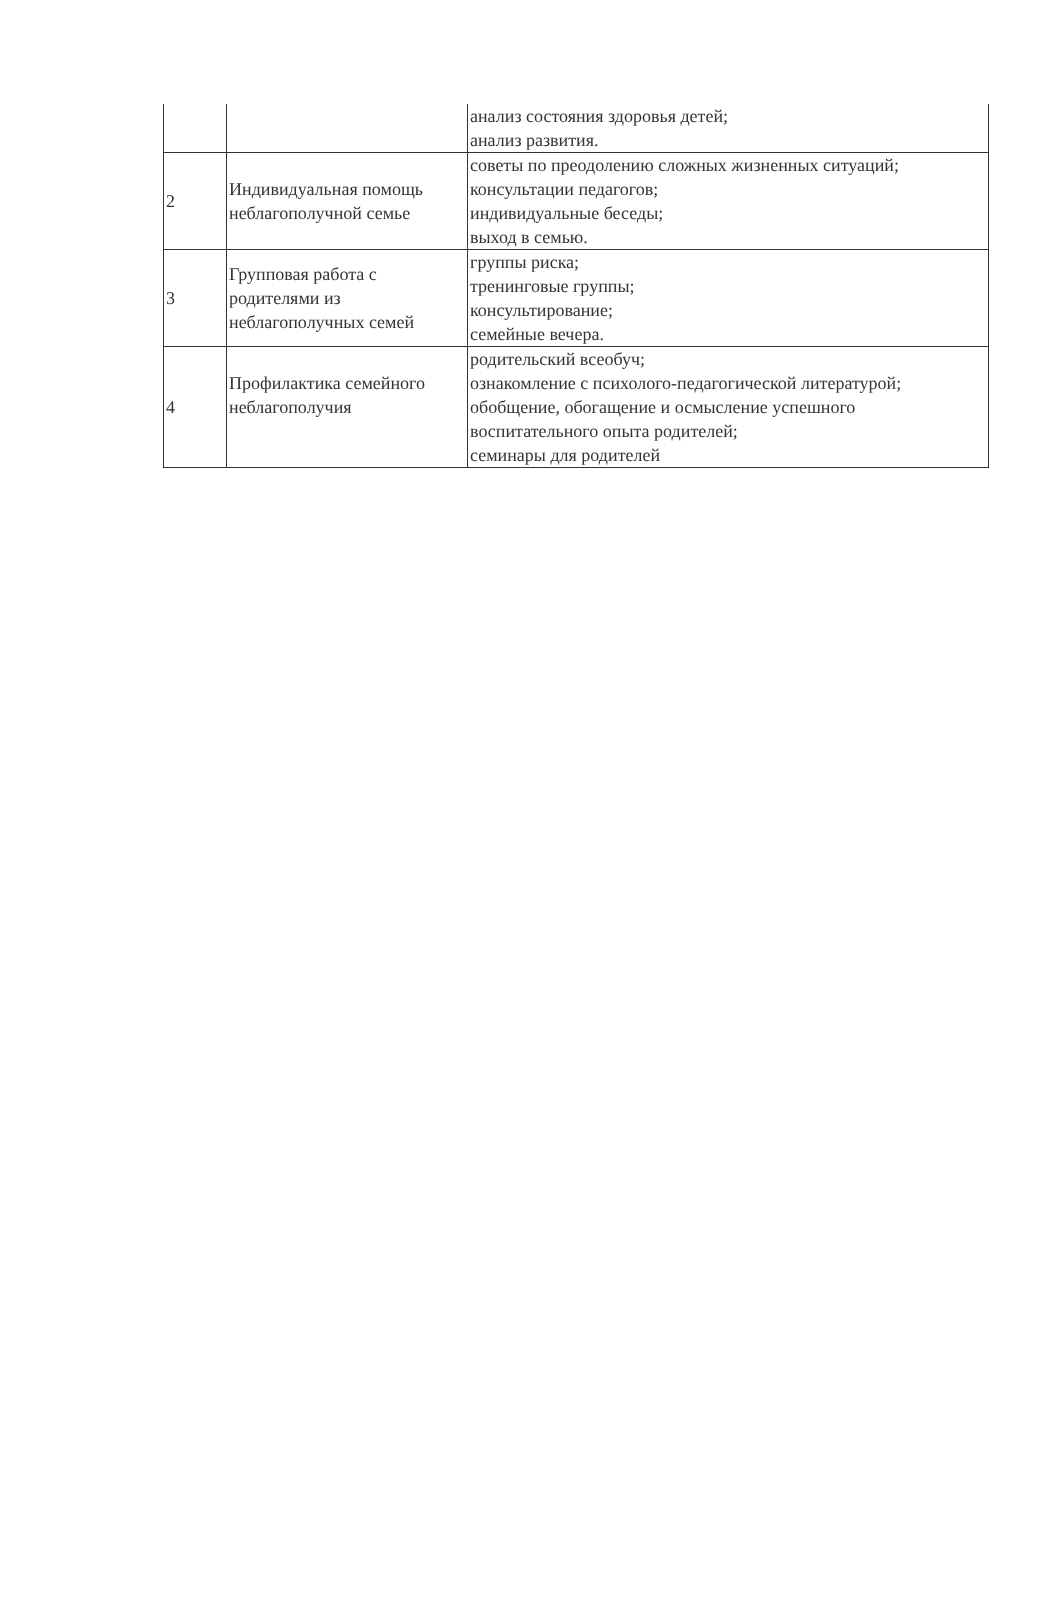| | | анализ состояния здоровья детей; анализ развития. |
| 2 | Индивидуальная помощь неблагополучной семье | советы по преодолению сложных жизненных ситуаций; консультации педагогов; индивидуальные беседы; выход в семью. |
| 3 | Групповая работа с родителями из неблагополучных семей | группы риска; тренинговые группы; консультирование; семейные вечера. |
| 4 | Профилактика семейного неблагополучия | родительский всеобуч; ознакомление с психолого-педагогической литературой; обобщение, обогащение и осмысление успешного воспитательного опыта родителей; семинары для родителей |